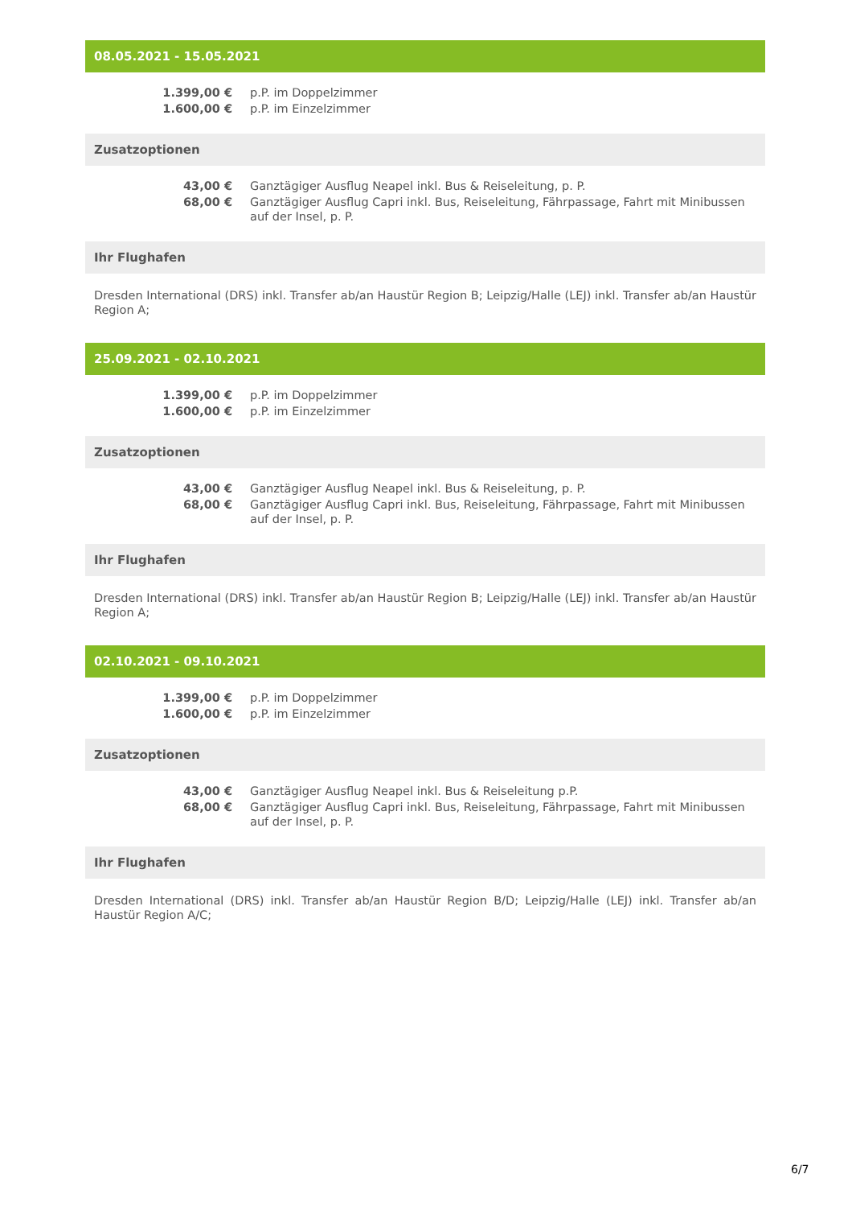08.05.2021 - 15.05.2021
| 1.399,00 € | p.P. im Doppelzimmer |
| 1.600,00 € | p.P. im Einzelzimmer |
Zusatzoptionen
| 43,00 € | Ganztägiger Ausflug Neapel inkl. Bus & Reiseleitung, p. P. |
| 68,00 € | Ganztägiger Ausflug Capri inkl. Bus, Reiseleitung, Fährpassage, Fahrt mit Minibussen auf der Insel, p. P. |
Ihr Flughafen
Dresden International (DRS) inkl. Transfer ab/an Haustür Region B; Leipzig/Halle (LEJ) inkl. Transfer ab/an Haustür Region A;
25.09.2021 - 02.10.2021
| 1.399,00 € | p.P. im Doppelzimmer |
| 1.600,00 € | p.P. im Einzelzimmer |
Zusatzoptionen
| 43,00 € | Ganztägiger Ausflug Neapel inkl. Bus & Reiseleitung, p. P. |
| 68,00 € | Ganztägiger Ausflug Capri inkl. Bus, Reiseleitung, Fährpassage, Fahrt mit Minibussen auf der Insel, p. P. |
Ihr Flughafen
Dresden International (DRS) inkl. Transfer ab/an Haustür Region B; Leipzig/Halle (LEJ) inkl. Transfer ab/an Haustür Region A;
02.10.2021 - 09.10.2021
| 1.399,00 € | p.P. im Doppelzimmer |
| 1.600,00 € | p.P. im Einzelzimmer |
Zusatzoptionen
| 43,00 € | Ganztägiger Ausflug Neapel inkl. Bus & Reiseleitung p.P. |
| 68,00 € | Ganztägiger Ausflug Capri inkl. Bus, Reiseleitung, Fährpassage, Fahrt mit Minibussen auf der Insel, p. P. |
Ihr Flughafen
Dresden International (DRS) inkl. Transfer ab/an Haustür Region B/D; Leipzig/Halle (LEJ) inkl. Transfer ab/an Haustür Region A/C;
6/7